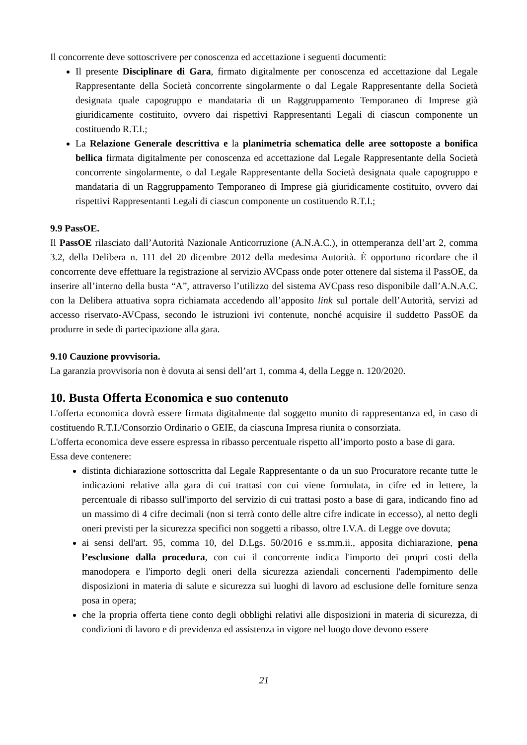Il concorrente deve sottoscrivere per conoscenza ed accettazione i seguenti documenti:
Il presente Disciplinare di Gara, firmato digitalmente per conoscenza ed accettazione dal Legale Rappresentante della Società concorrente singolarmente o dal Legale Rappresentante della Società designata quale capogruppo e mandataria di un Raggruppamento Temporaneo di Imprese già giuridicamente costituito, ovvero dai rispettivi Rappresentanti Legali di ciascun componente un costituendo R.T.I.;
La Relazione Generale descrittiva e la planimetria schematica delle aree sottoposte a bonifica bellica firmata digitalmente per conoscenza ed accettazione dal Legale Rappresentante della Società concorrente singolarmente, o dal Legale Rappresentante della Società designata quale capogruppo e mandataria di un Raggruppamento Temporaneo di Imprese già giuridicamente costituito, ovvero dai rispettivi Rappresentanti Legali di ciascun componente un costituendo R.T.I.;
9.9 PassOE.
Il PassOE rilasciato dall’Autorità Nazionale Anticorruzione (A.N.A.C.), in ottemperanza dell’art 2, comma 3.2, della Delibera n. 111 del 20 dicembre 2012 della medesima Autorità. È opportuno ricordare che il concorrente deve effettuare la registrazione al servizio AVCpass onde poter ottenere dal sistema il PassOE, da inserire all’interno della busta “A”, attraverso l’utilizzo del sistema AVCpass reso disponibile dall’A.N.A.C. con la Delibera attuativa sopra richiamata accedendo all’apposito link sul portale dell’Autorità, servizi ad accesso riservato-AVCpass, secondo le istruzioni ivi contenute, nonché acquisire il suddetto PassOE da produrre in sede di partecipazione alla gara.
9.10 Cauzione provvisoria.
La garanzia provvisoria non è dovuta ai sensi dell’art 1, comma 4, della Legge n. 120/2020.
10. Busta Offerta Economica e suo contenuto
L'offerta economica dovrà essere firmata digitalmente dal soggetto munito di rappresentanza ed, in caso di costituendo R.T.I./Consorzio Ordinario o GEIE, da ciascuna Impresa riunita o consorziata.
L'offerta economica deve essere espressa in ribasso percentuale rispetto all’importo posto a base di gara.
Essa deve contenere:
distinta dichiarazione sottoscritta dal Legale Rappresentante o da un suo Procuratore recante tutte le indicazioni relative alla gara di cui trattasi con cui viene formulata, in cifre ed in lettere, la percentuale di ribasso sull'importo del servizio di cui trattasi posto a base di gara, indicando fino ad un massimo di 4 cifre decimali (non si terrà conto delle altre cifre indicate in eccesso), al netto degli oneri previsti per la sicurezza specifici non soggetti a ribasso, oltre I.V.A. di Legge ove dovuta;
ai sensi dell'art. 95, comma 10, del D.Lgs. 50/2016 e ss.mm.ii., apposita dichiarazione, pena l’esclusione dalla procedura, con cui il concorrente indica l'importo dei propri costi della manodopera e l'importo degli oneri della sicurezza aziendali concernenti l'adempimento delle disposizioni in materia di salute e sicurezza sui luoghi di lavoro ad esclusione delle forniture senza posa in opera;
che la propria offerta tiene conto degli obblighi relativi alle disposizioni in materia di sicurezza, di condizioni di lavoro e di previdenza ed assistenza in vigore nel luogo dove devono essere
21